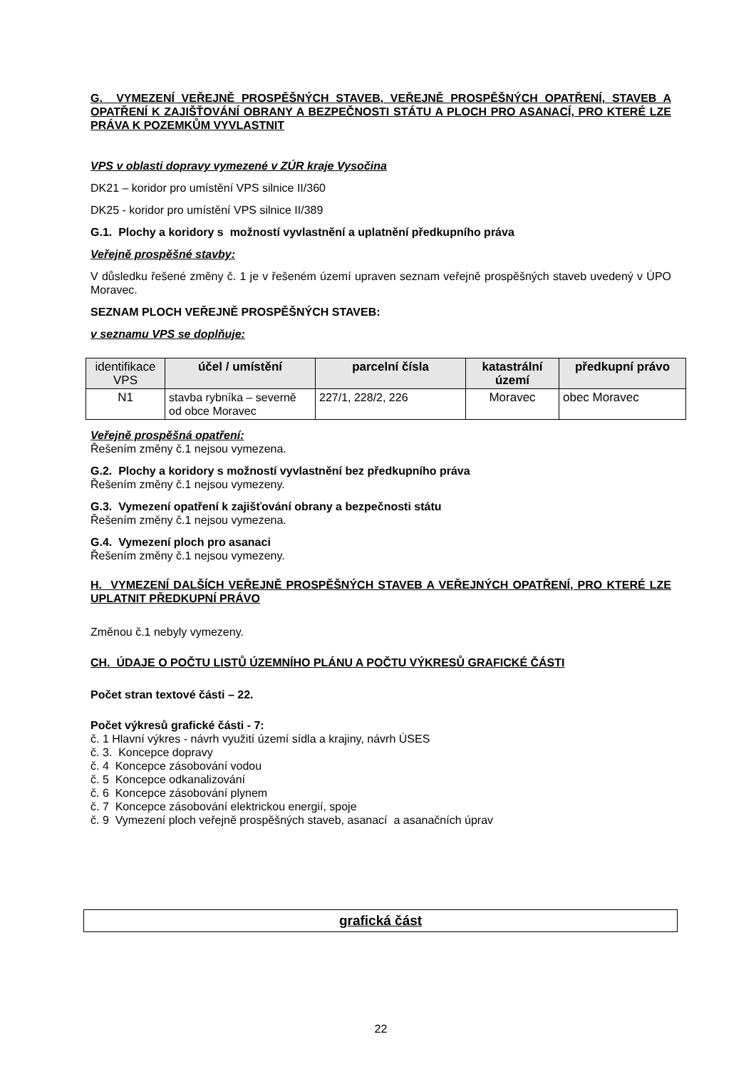G. VYMEZENÍ VEŘEJNĚ PROSPĚŠNÝCH STAVEB, VEŘEJNĚ PROSPĚŠNÝCH OPATŘENÍ, STAVEB A OPATŘENÍ K ZAJIŠŤOVÁNÍ OBRANY A BEZPEČNOSTI STÁTU A PLOCH PRO ASANACÍ, PRO KTERÉ LZE PRÁVA K POZEMKŮM VYVLASTNIT
VPS v oblasti dopravy vymezené v ZÚR kraje Vysočina
DK21 – koridor pro umístění VPS silnice II/360
DK25 - koridor pro umístění VPS silnice II/389
G.1. Plochy a koridory s možností vyvlastnění a uplatnění předkupního práva
Veřejně prospěšné stavby:
V důsledku řešené změny č. 1 je v řešeném území upraven seznam veřejně prospěšných staveb uvedený v ÚPO Moravec.
SEZNAM PLOCH VEŘEJNĚ PROSPĚŠNÝCH STAVEB:
v seznamu VPS se doplňuje:
| identifikace VPS | účel / umístění | parcelní čísla | katastrální území | předkupní právo |
| --- | --- | --- | --- | --- |
| N1 | stavba rybníka – severně od obce Moravec | 227/1, 228/2, 226 | Moravec | obec Moravec |
Veřejně prospěšná opatření:
Řešením změny č.1 nejsou vymezena.
G.2. Plochy a koridory s možností vyvlastnění bez předkupního práva
Řešením změny č.1 nejsou vymezeny.
G.3. Vymezení opatření k zajišťování obrany a bezpečnosti státu
Řešením změny č.1 nejsou vymezena.
G.4. Vymezení ploch pro asanaci
Řešením změny č.1 nejsou vymezeny.
H. VYMEZENÍ DALŠÍCH VEŘEJNĚ PROSPĚŠNÝCH STAVEB A VEŘEJNÝCH OPATŘENÍ, PRO KTERÉ LZE UPLATNIT PŘEDKUPNÍ PRÁVO
Změnou č.1 nebyly vymezeny.
CH. ÚDAJE O POČTU LISTŮ ÚZEMNÍHO PLÁNU A POČTU VÝKRESŮ GRAFICKÉ ČÁSTI
Počet stran textové části – 22.
Počet výkresů grafické části - 7:
č. 1 Hlavní výkres - návrh využití území sídla a krajiny, návrh ÚSES
č. 3. Koncepce dopravy
č. 4 Koncepce zásobování vodou
č. 5 Koncepce odkanalizování
č. 6 Koncepce zásobování plynem
č. 7 Koncepce zásobování elektrickou energií, spoje
č. 9 Vymezení ploch veřejně prospěšných staveb, asanací a asanačních úprav
grafická část
22